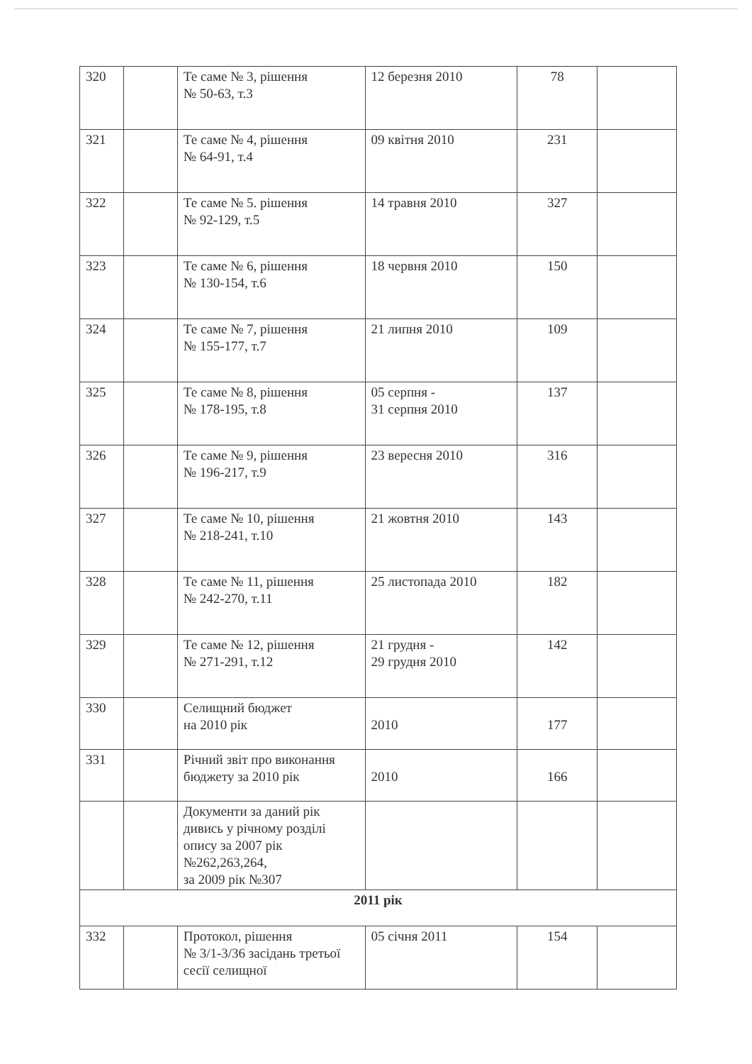| 320 | | Те саме № 3, рішення № 50-63, т.3 | 12 березня 2010 | 78 | |
| 321 | | Те саме № 4, рішення № 64-91, т.4 | 09 квітня 2010 | 231 | |
| 322 | | Те саме № 5. рішення № 92-129, т.5 | 14 травня 2010 | 327 | |
| 323 | | Те саме № 6, рішення № 130-154, т.6 | 18 червня 2010 | 150 | |
| 324 | | Те саме № 7, рішення № 155-177, т.7 | 21 липня 2010 | 109 | |
| 325 | | Те саме № 8, рішення № 178-195, т.8 | 05 серпня - 31 серпня 2010 | 137 | |
| 326 | | Те саме № 9, рішення № 196-217, т.9 | 23 вересня 2010 | 316 | |
| 327 | | Те саме № 10, рішення № 218-241, т.10 | 21 жовтня 2010 | 143 | |
| 328 | | Те саме № 11, рішення № 242-270, т.11 | 25 листопада 2010 | 182 | |
| 329 | | Те саме № 12, рішення № 271-291, т.12 | 21 грудня - 29 грудня 2010 | 142 | |
| 330 | | Селищний бюджет на 2010 рік | 2010 | 177 | |
| 331 | | Річний звіт про виконання бюджету за 2010 рік | 2010 | 166 | |
| | | Документи за даний рік дивись у річному розділі опису за 2007 рік №262,263,264, за 2009 рік №307 | | | |
| 2011 рік | | | | | |
| 332 | | Протокол, рішення № 3/1-3/36 засідань третьої сесії селищної | 05 січня 2011 | 154 | |